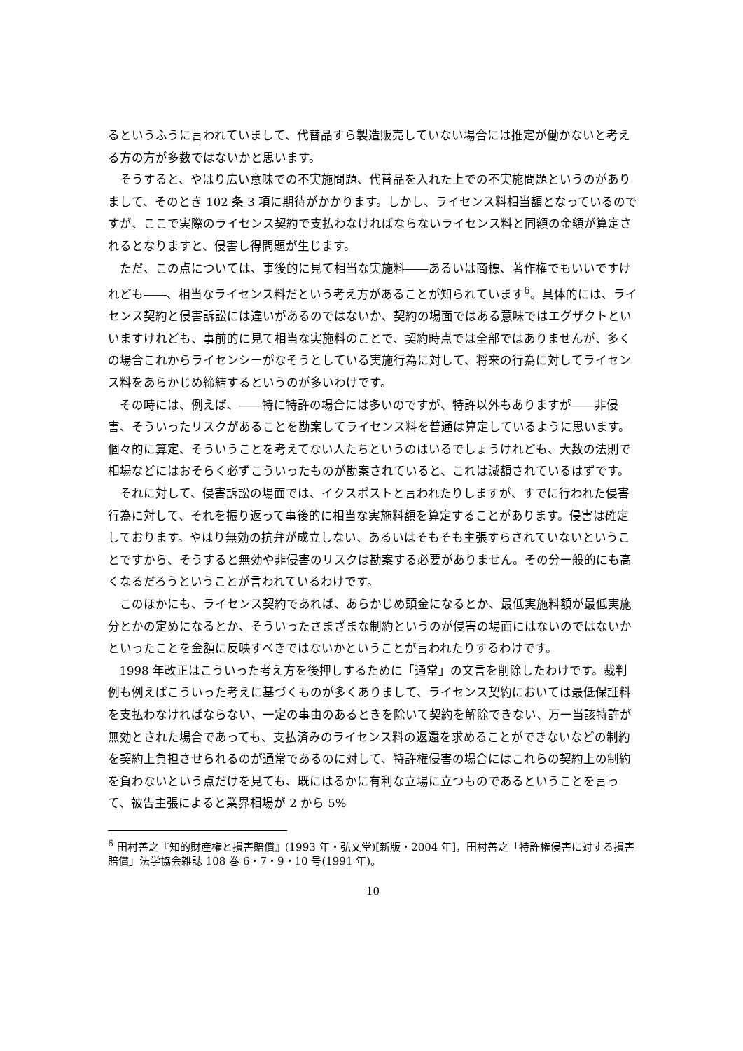るというふうに言われていまして、代替品すら製造販売していない場合には推定が働かないと考える方の方が多数ではないかと思います。
そうすると、やはり広い意味での不実施問題、代替品を入れた上での不実施問題というのがありまして、そのとき 102 条 3 項に期待がかかります。しかし、ライセンス料相当額となっているのですが、ここで実際のライセンス契約で支払わなければならないライセンス料と同額の金額が算定されるとなりますと、侵害し得問題が生じます。
ただ、この点については、事後的に見て相当な実施料――あるいは商標、著作権でもいいですけれども――、相当なライセンス料だという考え方があることが知られています<sup>6</sup>。具体的には、ライセンス契約と侵害訴訟には違いがあるのではないか、契約の場面ではある意味ではエグザクトといいますけれども、事前的に見て相当な実施料のことで、契約時点では全部ではありませんが、多くの場合これからライセンシーがなそうとしている実施行為に対して、将来の行為に対してライセンス料をあらかじめ締結するというのが多いわけです。
その時には、例えば、――特に特許の場合には多いのですが、特許以外もありますが――非侵害、そういったリスクがあることを勘案してライセンス料を普通は算定しているように思います。個々的に算定、そういうことを考えてない人たちというのはいるでしょうけれども、大数の法則で相場などにはおそらく必ずこういったものが勘案されていると、これは減額されているはずです。
それに対して、侵害訴訟の場面では、イクスポストと言われたりしますが、すでに行われた侵害行為に対して、それを振り返って事後的に相当な実施料額を算定することがあります。侵害は確定しております。やはり無効の抗弁が成立しない、あるいはそもそも主張すらされていないということですから、そうすると無効や非侵害のリスクは勘案する必要がありません。その分一般的にも高くなるだろうということが言われているわけです。
このほかにも、ライセンス契約であれば、あらかじめ頭金になるとか、最低実施料額が最低実施分とかの定めになるとか、そういったさまざまな制約というのが侵害の場面にはないのではないかといったことを金額に反映すべきではないかということが言われたりするわけです。
1998 年改正はこういった考え方を後押しするために「通常」の文言を削除したわけです。裁判例も例えばこういった考えに基づくものが多くありまして、ライセンス契約においては最低保証料を支払わなければならない、一定の事由のあるときを除いて契約を解除できない、万一当該特許が無効とされた場合であっても、支払済みのライセンス料の返還を求めることができないなどの制約を契約上負担させられるのが通常であるのに対して、特許権侵害の場合にはこれらの契約上の制約を負わないという点だけを見ても、既にはるかに有利な立場に立つものであるということを言って、被告主張によると業界相場が 2 から 5%
<sup>6</sup> 田村善之『知的財産権と損害賠償』(1993 年・弘文堂)[新版・2004 年]，田村善之「特許権侵害に対する損害賠償」法学協会雑誌 108 巻 6・7・9・10 号(1991 年)。
10